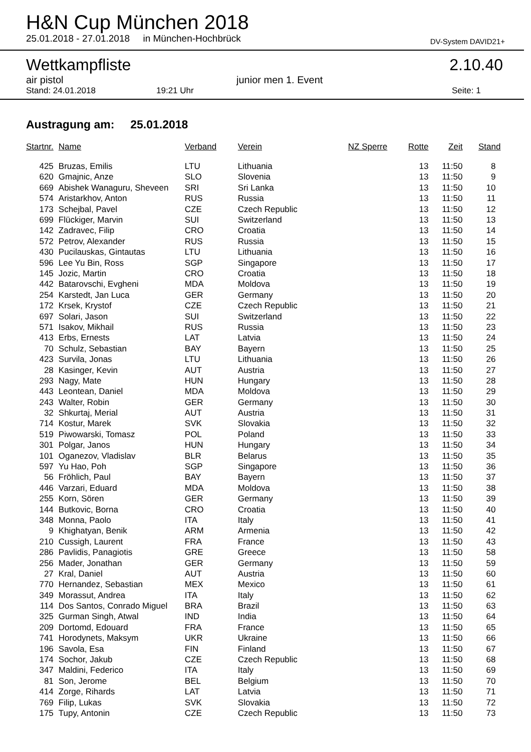H&N Cup München 2018
25.01.2018 - 27.01.2018 in München-Hochbrück DV-System DAVID21+
Wettkampfliste 2.10.40
air pistol junior men 1. Event
Stand: 24.01.2018 19:21 Uhr Seite: 1
Austragung am: 25.01.2018
| Startnr. | Name | Verband | Verein | NZ Sperre | Rotte | Zeit | Stand |
| --- | --- | --- | --- | --- | --- | --- | --- |
| 425 | Bruzas, Emilis | LTU | Lithuania | | 13 | 11:50 | 8 |
| 620 | Gmajnic, Anze | SLO | Slovenia | | 13 | 11:50 | 9 |
| 669 | Abishek Wanaguru, Sheveen | SRI | Sri Lanka | | 13 | 11:50 | 10 |
| 574 | Aristarkhov, Anton | RUS | Russia | | 13 | 11:50 | 11 |
| 173 | Schejbal, Pavel | CZE | Czech Republic | | 13 | 11:50 | 12 |
| 699 | Flückiger, Marvin | SUI | Switzerland | | 13 | 11:50 | 13 |
| 142 | Zadravec, Filip | CRO | Croatia | | 13 | 11:50 | 14 |
| 572 | Petrov, Alexander | RUS | Russia | | 13 | 11:50 | 15 |
| 430 | Pucilauskas, Gintautas | LTU | Lithuania | | 13 | 11:50 | 16 |
| 596 | Lee Yu Bin, Ross | SGP | Singapore | | 13 | 11:50 | 17 |
| 145 | Jozic, Martin | CRO | Croatia | | 13 | 11:50 | 18 |
| 442 | Batarovschi, Evgheni | MDA | Moldova | | 13 | 11:50 | 19 |
| 254 | Karstedt, Jan Luca | GER | Germany | | 13 | 11:50 | 20 |
| 172 | Krsek, Krystof | CZE | Czech Republic | | 13 | 11:50 | 21 |
| 697 | Solari, Jason | SUI | Switzerland | | 13 | 11:50 | 22 |
| 571 | Isakov, Mikhail | RUS | Russia | | 13 | 11:50 | 23 |
| 413 | Erbs, Ernests | LAT | Latvia | | 13 | 11:50 | 24 |
| 70 | Schulz, Sebastian | BAY | Bayern | | 13 | 11:50 | 25 |
| 423 | Survila, Jonas | LTU | Lithuania | | 13 | 11:50 | 26 |
| 28 | Kasinger, Kevin | AUT | Austria | | 13 | 11:50 | 27 |
| 293 | Nagy, Mate | HUN | Hungary | | 13 | 11:50 | 28 |
| 443 | Leontean, Daniel | MDA | Moldova | | 13 | 11:50 | 29 |
| 243 | Walter, Robin | GER | Germany | | 13 | 11:50 | 30 |
| 32 | Shkurtaj, Merial | AUT | Austria | | 13 | 11:50 | 31 |
| 714 | Kostur, Marek | SVK | Slovakia | | 13 | 11:50 | 32 |
| 519 | Piwowarski, Tomasz | POL | Poland | | 13 | 11:50 | 33 |
| 301 | Polgar, Janos | HUN | Hungary | | 13 | 11:50 | 34 |
| 101 | Oganezov, Vladislav | BLR | Belarus | | 13 | 11:50 | 35 |
| 597 | Yu Hao, Poh | SGP | Singapore | | 13 | 11:50 | 36 |
| 56 | Fröhlich, Paul | BAY | Bayern | | 13 | 11:50 | 37 |
| 446 | Varzari, Eduard | MDA | Moldova | | 13 | 11:50 | 38 |
| 255 | Korn, Sören | GER | Germany | | 13 | 11:50 | 39 |
| 144 | Butkovic, Borna | CRO | Croatia | | 13 | 11:50 | 40 |
| 348 | Monna, Paolo | ITA | Italy | | 13 | 11:50 | 41 |
| 9 | Khighatyan, Benik | ARM | Armenia | | 13 | 11:50 | 42 |
| 210 | Cussigh, Laurent | FRA | France | | 13 | 11:50 | 43 |
| 286 | Pavlidis, Panagiotis | GRE | Greece | | 13 | 11:50 | 58 |
| 256 | Mader, Jonathan | GER | Germany | | 13 | 11:50 | 59 |
| 27 | Kral, Daniel | AUT | Austria | | 13 | 11:50 | 60 |
| 770 | Hernandez, Sebastian | MEX | Mexico | | 13 | 11:50 | 61 |
| 349 | Morassut, Andrea | ITA | Italy | | 13 | 11:50 | 62 |
| 114 | Dos Santos, Conrado Miguel | BRA | Brazil | | 13 | 11:50 | 63 |
| 325 | Gurman Singh, Atwal | IND | India | | 13 | 11:50 | 64 |
| 209 | Dortomd, Edouard | FRA | France | | 13 | 11:50 | 65 |
| 741 | Horodynets, Maksym | UKR | Ukraine | | 13 | 11:50 | 66 |
| 196 | Savola, Esa | FIN | Finland | | 13 | 11:50 | 67 |
| 174 | Sochor, Jakub | CZE | Czech Republic | | 13 | 11:50 | 68 |
| 347 | Maldini, Federico | ITA | Italy | | 13 | 11:50 | 69 |
| 81 | Son, Jerome | BEL | Belgium | | 13 | 11:50 | 70 |
| 414 | Zorge, Rihards | LAT | Latvia | | 13 | 11:50 | 71 |
| 769 | Filip, Lukas | SVK | Slovakia | | 13 | 11:50 | 72 |
| 175 | Tupy, Antonin | CZE | Czech Republic | | 13 | 11:50 | 73 |